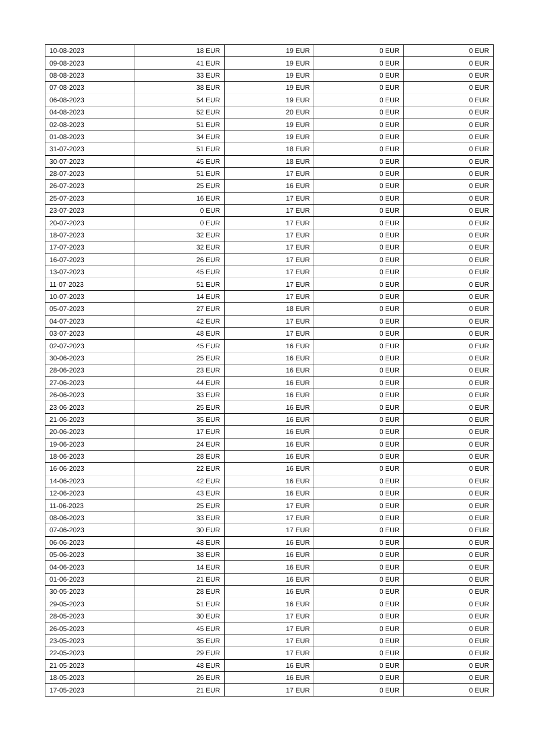| 10-08-2023 | 18 EUR | 19 EUR | 0 EUR | 0 EUR |
| 09-08-2023 | 41 EUR | 19 EUR | 0 EUR | 0 EUR |
| 08-08-2023 | 33 EUR | 19 EUR | 0 EUR | 0 EUR |
| 07-08-2023 | 38 EUR | 19 EUR | 0 EUR | 0 EUR |
| 06-08-2023 | 54 EUR | 19 EUR | 0 EUR | 0 EUR |
| 04-08-2023 | 52 EUR | 20 EUR | 0 EUR | 0 EUR |
| 02-08-2023 | 51 EUR | 19 EUR | 0 EUR | 0 EUR |
| 01-08-2023 | 34 EUR | 19 EUR | 0 EUR | 0 EUR |
| 31-07-2023 | 51 EUR | 18 EUR | 0 EUR | 0 EUR |
| 30-07-2023 | 45 EUR | 18 EUR | 0 EUR | 0 EUR |
| 28-07-2023 | 51 EUR | 17 EUR | 0 EUR | 0 EUR |
| 26-07-2023 | 25 EUR | 16 EUR | 0 EUR | 0 EUR |
| 25-07-2023 | 16 EUR | 17 EUR | 0 EUR | 0 EUR |
| 23-07-2023 | 0 EUR | 17 EUR | 0 EUR | 0 EUR |
| 20-07-2023 | 0 EUR | 17 EUR | 0 EUR | 0 EUR |
| 18-07-2023 | 32 EUR | 17 EUR | 0 EUR | 0 EUR |
| 17-07-2023 | 32 EUR | 17 EUR | 0 EUR | 0 EUR |
| 16-07-2023 | 26 EUR | 17 EUR | 0 EUR | 0 EUR |
| 13-07-2023 | 45 EUR | 17 EUR | 0 EUR | 0 EUR |
| 11-07-2023 | 51 EUR | 17 EUR | 0 EUR | 0 EUR |
| 10-07-2023 | 14 EUR | 17 EUR | 0 EUR | 0 EUR |
| 05-07-2023 | 27 EUR | 18 EUR | 0 EUR | 0 EUR |
| 04-07-2023 | 42 EUR | 17 EUR | 0 EUR | 0 EUR |
| 03-07-2023 | 48 EUR | 17 EUR | 0 EUR | 0 EUR |
| 02-07-2023 | 45 EUR | 16 EUR | 0 EUR | 0 EUR |
| 30-06-2023 | 25 EUR | 16 EUR | 0 EUR | 0 EUR |
| 28-06-2023 | 23 EUR | 16 EUR | 0 EUR | 0 EUR |
| 27-06-2023 | 44 EUR | 16 EUR | 0 EUR | 0 EUR |
| 26-06-2023 | 33 EUR | 16 EUR | 0 EUR | 0 EUR |
| 23-06-2023 | 25 EUR | 16 EUR | 0 EUR | 0 EUR |
| 21-06-2023 | 35 EUR | 16 EUR | 0 EUR | 0 EUR |
| 20-06-2023 | 17 EUR | 16 EUR | 0 EUR | 0 EUR |
| 19-06-2023 | 24 EUR | 16 EUR | 0 EUR | 0 EUR |
| 18-06-2023 | 28 EUR | 16 EUR | 0 EUR | 0 EUR |
| 16-06-2023 | 22 EUR | 16 EUR | 0 EUR | 0 EUR |
| 14-06-2023 | 42 EUR | 16 EUR | 0 EUR | 0 EUR |
| 12-06-2023 | 43 EUR | 16 EUR | 0 EUR | 0 EUR |
| 11-06-2023 | 25 EUR | 17 EUR | 0 EUR | 0 EUR |
| 08-06-2023 | 33 EUR | 17 EUR | 0 EUR | 0 EUR |
| 07-06-2023 | 30 EUR | 17 EUR | 0 EUR | 0 EUR |
| 06-06-2023 | 48 EUR | 16 EUR | 0 EUR | 0 EUR |
| 05-06-2023 | 38 EUR | 16 EUR | 0 EUR | 0 EUR |
| 04-06-2023 | 14 EUR | 16 EUR | 0 EUR | 0 EUR |
| 01-06-2023 | 21 EUR | 16 EUR | 0 EUR | 0 EUR |
| 30-05-2023 | 28 EUR | 16 EUR | 0 EUR | 0 EUR |
| 29-05-2023 | 51 EUR | 16 EUR | 0 EUR | 0 EUR |
| 28-05-2023 | 30 EUR | 17 EUR | 0 EUR | 0 EUR |
| 26-05-2023 | 45 EUR | 17 EUR | 0 EUR | 0 EUR |
| 23-05-2023 | 35 EUR | 17 EUR | 0 EUR | 0 EUR |
| 22-05-2023 | 29 EUR | 17 EUR | 0 EUR | 0 EUR |
| 21-05-2023 | 48 EUR | 16 EUR | 0 EUR | 0 EUR |
| 18-05-2023 | 26 EUR | 16 EUR | 0 EUR | 0 EUR |
| 17-05-2023 | 21 EUR | 17 EUR | 0 EUR | 0 EUR |